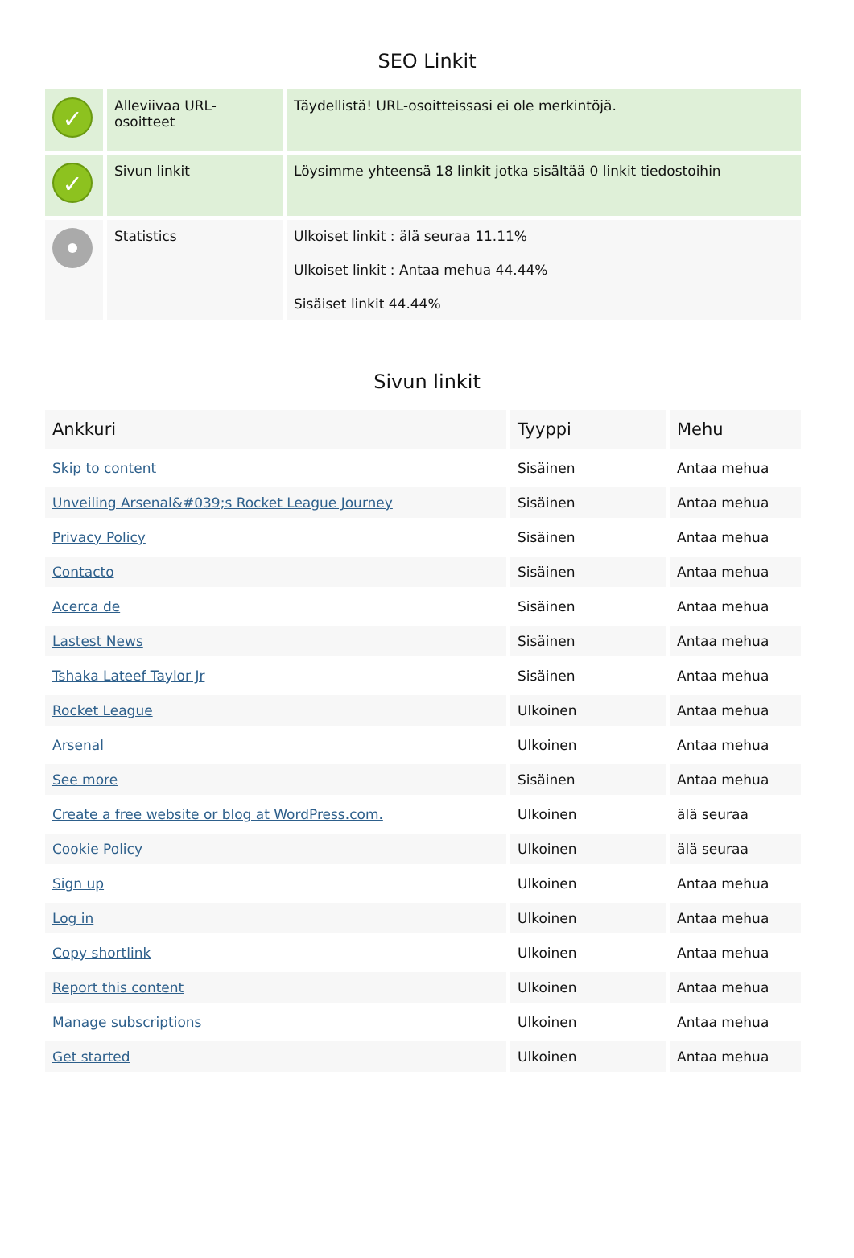SEO Linkit
| ✓ | Alleviivaa URL-osoitteet | Täydellistä! URL-osoitteissasi ei ole merkintöjä. |
| ✓ | Sivun linkit | Löysimme yhteensä 18 linkit jotka sisältää 0 linkit tiedostoihin |
| | Statistics | Ulkoiset linkit : älä seuraa 11.11% Ulkoiset linkit : Antaa mehua 44.44% Sisäiset linkit 44.44% |
Sivun linkit
| Ankkuri | Tyyppi | Mehu |
| --- | --- | --- |
| Skip to content | Sisäinen | Antaa mehua |
| Unveiling Arsenal&#039;s Rocket League Journey | Sisäinen | Antaa mehua |
| Privacy Policy | Sisäinen | Antaa mehua |
| Contacto | Sisäinen | Antaa mehua |
| Acerca de | Sisäinen | Antaa mehua |
| Lastest News | Sisäinen | Antaa mehua |
| Tshaka Lateef Taylor Jr | Sisäinen | Antaa mehua |
| Rocket League | Ulkoinen | Antaa mehua |
| Arsenal | Ulkoinen | Antaa mehua |
| See more | Sisäinen | Antaa mehua |
| Create a free website or blog at WordPress.com. | Ulkoinen | älä seuraa |
| Cookie Policy | Ulkoinen | älä seuraa |
| Sign up | Ulkoinen | Antaa mehua |
| Log in | Ulkoinen | Antaa mehua |
| Copy shortlink | Ulkoinen | Antaa mehua |
| Report this content | Ulkoinen | Antaa mehua |
| Manage subscriptions | Ulkoinen | Antaa mehua |
| Get started | Ulkoinen | Antaa mehua |